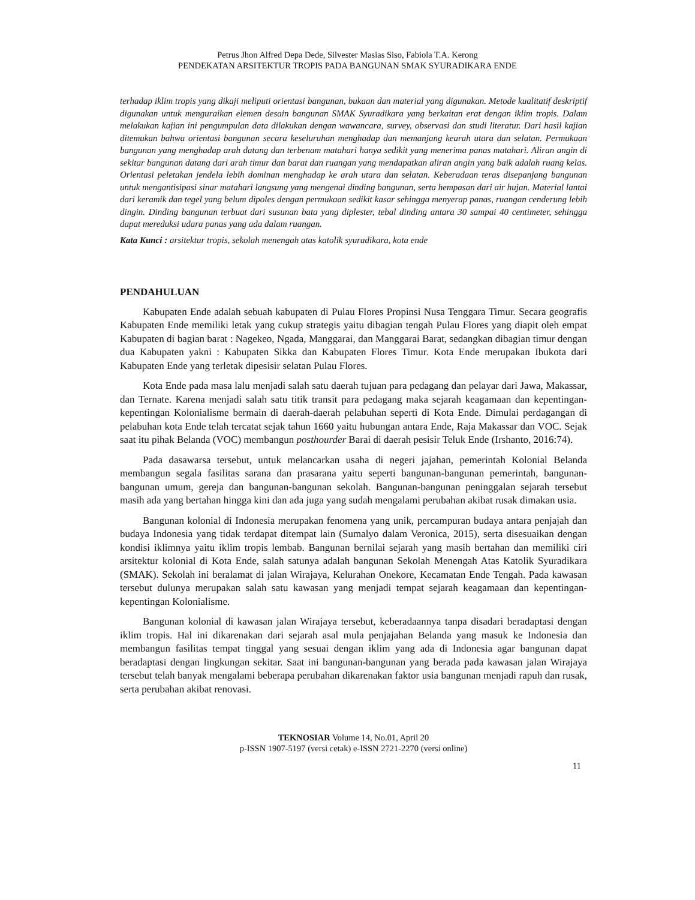Petrus Jhon Alfred Depa Dede, Silvester Masias Siso, Fabiola T.A. Kerong
PENDEKATAN ARSITEKTUR TROPIS PADA BANGUNAN SMAK SYURADIKARA ENDE
terhadap iklim tropis yang dikaji meliputi orientasi bangunan, bukaan dan material yang digunakan. Metode kualitatif deskriptif digunakan untuk menguraikan elemen desain bangunan SMAK Syuradikara yang berkaitan erat dengan iklim tropis. Dalam melakukan kajian ini pengumpulan data dilakukan dengan wawancara, survey, observasi dan studi literatur. Dari hasil kajian ditemukan bahwa orientasi bangunan secara keseluruhan menghadap dan memanjang kearah utara dan selatan. Permukaan bangunan yang menghadap arah datang dan terbenam matahari hanya sedikit yang menerima panas matahari. Aliran angin di sekitar bangunan datang dari arah timur dan barat dan ruangan yang mendapatkan aliran angin yang baik adalah ruang kelas. Orientasi peletakan jendela lebih dominan menghadap ke arah utara dan selatan. Keberadaan teras disepanjang bangunan untuk mengantisipasi sinar matahari langsung yang mengenai dinding bangunan, serta hempasan dari air hujan. Material lantai dari keramik dan tegel yang belum dipoles dengan permukaan sedikit kasar sehingga menyerap panas, ruangan cenderung lebih dingin. Dinding bangunan terbuat dari susunan bata yang diplester, tebal dinding antara 30 sampai 40 centimeter, sehingga dapat mereduksi udara panas yang ada dalam ruangan.
Kata Kunci : arsitektur tropis, sekolah menengah atas katolik syuradikara, kota ende
PENDAHULUAN
Kabupaten Ende adalah sebuah kabupaten di Pulau Flores Propinsi Nusa Tenggara Timur. Secara geografis Kabupaten Ende memiliki letak yang cukup strategis yaitu dibagian tengah Pulau Flores yang diapit oleh empat Kabupaten di bagian barat : Nagekeo, Ngada, Manggarai, dan Manggarai Barat, sedangkan dibagian timur dengan dua Kabupaten yakni : Kabupaten Sikka dan Kabupaten Flores Timur. Kota Ende merupakan Ibukota dari Kabupaten Ende yang terletak dipesisir selatan Pulau Flores.
Kota Ende pada masa lalu menjadi salah satu daerah tujuan para pedagang dan pelayar dari Jawa, Makassar, dan Ternate. Karena menjadi salah satu titik transit para pedagang maka sejarah keagamaan dan kepentingan-kepentingan Kolonialisme bermain di daerah-daerah pelabuhan seperti di Kota Ende. Dimulai perdagangan di pelabuhan kota Ende telah tercatat sejak tahun 1660 yaitu hubungan antara Ende, Raja Makassar dan VOC. Sejak saat itu pihak Belanda (VOC) membangun posthourder Barai di daerah pesisir Teluk Ende (Irshanto, 2016:74).
Pada dasawarsa tersebut, untuk melancarkan usaha di negeri jajahan, pemerintah Kolonial Belanda membangun segala fasilitas sarana dan prasarana yaitu seperti bangunan-bangunan pemerintah, bangunan-bangunan umum, gereja dan bangunan-bangunan sekolah. Bangunan-bangunan peninggalan sejarah tersebut masih ada yang bertahan hingga kini dan ada juga yang sudah mengalami perubahan akibat rusak dimakan usia.
Bangunan kolonial di Indonesia merupakan fenomena yang unik, percampuran budaya antara penjajah dan budaya Indonesia yang tidak terdapat ditempat lain (Sumalyo dalam Veronica, 2015), serta disesuaikan dengan kondisi iklimnya yaitu iklim tropis lembab. Bangunan bernilai sejarah yang masih bertahan dan memiliki ciri arsitektur kolonial di Kota Ende, salah satunya adalah bangunan Sekolah Menengah Atas Katolik Syuradikara (SMAK). Sekolah ini beralamat di jalan Wirajaya, Kelurahan Onekore, Kecamatan Ende Tengah. Pada kawasan tersebut dulunya merupakan salah satu kawasan yang menjadi tempat sejarah keagamaan dan kepentingan-kepentingan Kolonialisme.
Bangunan kolonial di kawasan jalan Wirajaya tersebut, keberadaannya tanpa disadari beradaptasi dengan iklim tropis. Hal ini dikarenakan dari sejarah asal mula penjajahan Belanda yang masuk ke Indonesia dan membangun fasilitas tempat tinggal yang sesuai dengan iklim yang ada di Indonesia agar bangunan dapat beradaptasi dengan lingkungan sekitar. Saat ini bangunan-bangunan yang berada pada kawasan jalan Wirajaya tersebut telah banyak mengalami beberapa perubahan dikarenakan faktor usia bangunan menjadi rapuh dan rusak, serta perubahan akibat renovasi.
TEKNOSIAR Volume 14, No.01, April 20
p-ISSN 1907-5197 (versi cetak) e-ISSN 2721-2270 (versi online)
11